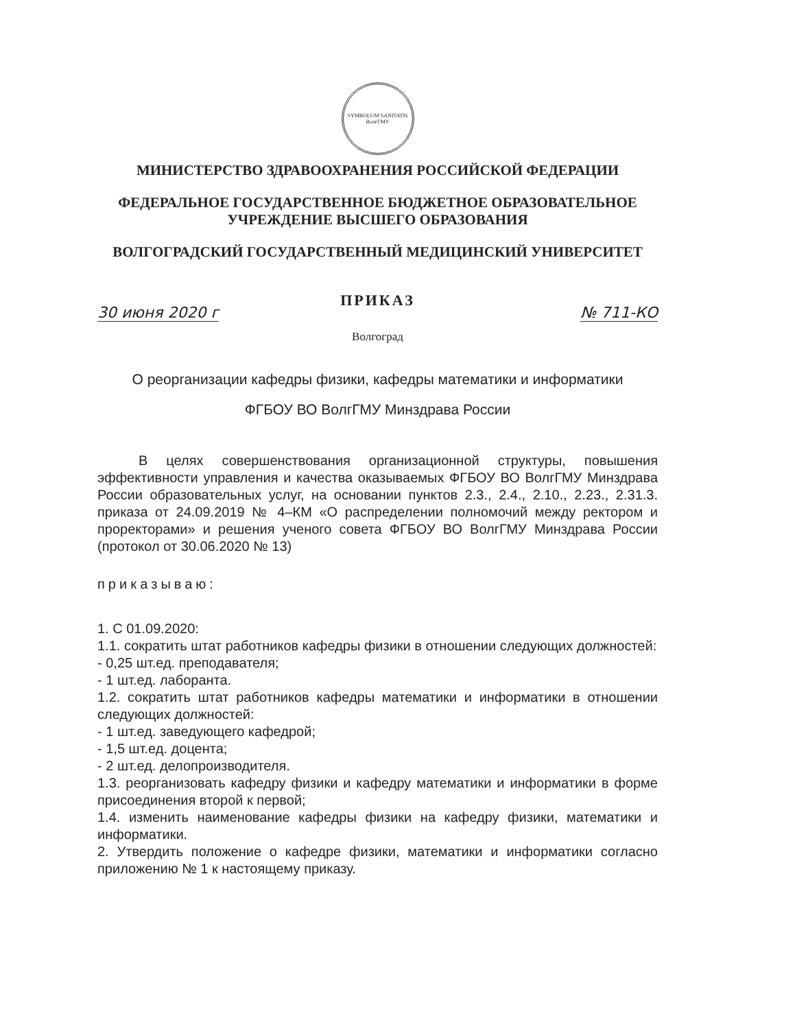SYMBOLUM SANITATIS
ВолгГМУ
МИНИСТЕРСТВО ЗДРАВООХРАНЕНИЯ РОССИЙСКОЙ ФЕДЕРАЦИИ
ФЕДЕРАЛЬНОЕ ГОСУДАРСТВЕННОЕ БЮДЖЕТНОЕ ОБРАЗОВАТЕЛЬНОЕ
УЧРЕЖДЕНИЕ ВЫСШЕГО ОБРАЗОВАНИЯ
ВОЛГОГРАДСКИЙ ГОСУДАРСТВЕННЫЙ МЕДИЦИНСКИЙ УНИВЕРСИТЕТ
ПРИКАЗ
30 июня 2020 г № 711-КО
Волгоград
О реорганизации кафедры физики, кафедры математики и информатики
ФГБОУ ВО ВолгГМУ Минздрава России
В целях совершенствования организационной структуры, повышения эффективности управления и качества оказываемых ФГБОУ ВО ВолгГМУ Минздрава России образовательных услуг, на основании пунктов 2.3., 2.4., 2.10., 2.23., 2.31.3. приказа от 24.09.2019 № 4–КМ «О распределении полномочий между ректором и проректорами» и решения ученого совета ФГБОУ ВО ВолгГМУ Минздрава России (протокол от 30.06.2020 № 13)
приказываю:
1. С 01.09.2020:
1.1. сократить штат работников кафедры физики в отношении следующих должностей:
- 0,25 шт.ед. преподавателя;
- 1 шт.ед. лаборанта.
1.2. сократить штат работников кафедры математики и информатики в отношении следующих должностей:
- 1 шт.ед. заведующего кафедрой;
- 1,5 шт.ед. доцента;
- 2 шт.ед. делопроизводителя.
1.3. реорганизовать кафедру физики и кафедру математики и информатики в форме присоединения второй к первой;
1.4. изменить наименование кафедры физики на кафедру физики, математики и информатики.
2. Утвердить положение о кафедре физики, математики и информатики согласно приложению № 1 к настоящему приказу.